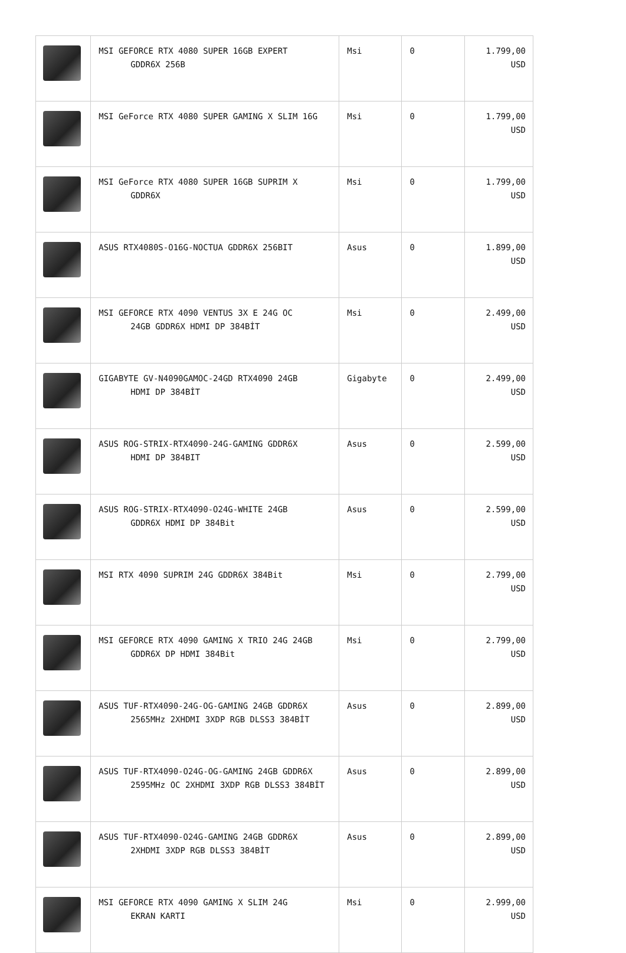| | MSI GEFORCE RTX 4080 SUPER 16GB EXPERT GDDR6X 256B | Msi | 0 | 1.799,00 USD |
| | MSI GeForce RTX 4080 SUPER GAMING X SLIM 16G | Msi | 0 | 1.799,00 USD |
| | MSI GeForce RTX 4080 SUPER 16GB SUPRIM X GDDR6X | Msi | 0 | 1.799,00 USD |
| | ASUS RTX4080S-O16G-NOCTUA GDDR6X 256BIT | Asus | 0 | 1.899,00 USD |
| | MSI GEFORCE RTX 4090 VENTUS 3X E 24G OC 24GB GDDR6X HDMI DP 384BİT | Msi | 0 | 2.499,00 USD |
| | GIGABYTE GV-N4090GAMOC-24GD RTX4090 24GB HDMI DP 384BİT | Gigabyte | 0 | 2.499,00 USD |
| | ASUS ROG-STRIX-RTX4090-24G-GAMING GDDR6X HDMI DP 384BIT | Asus | 0 | 2.599,00 USD |
| | ASUS ROG-STRIX-RTX4090-O24G-WHITE 24GB GDDR6X HDMI DP 384Bit | Asus | 0 | 2.599,00 USD |
| | MSI RTX 4090 SUPRIM 24G GDDR6X 384Bit | Msi | 0 | 2.799,00 USD |
| | MSI GEFORCE RTX 4090 GAMING X TRIO 24G 24GB GDDR6X DP HDMI 384Bit | Msi | 0 | 2.799,00 USD |
| | ASUS TUF-RTX4090-24G-OG-GAMING 24GB GDDR6X 2565MHz 2XHDMI 3XDP RGB DLSS3 384BİT | Asus | 0 | 2.899,00 USD |
| | ASUS TUF-RTX4090-O24G-OG-GAMING 24GB GDDR6X 2595MHz OC 2XHDMI 3XDP RGB DLSS3 384BİT | Asus | 0 | 2.899,00 USD |
| | ASUS TUF-RTX4090-O24G-GAMING 24GB GDDR6X 2XHDMI 3XDP RGB DLSS3 384BİT | Asus | 0 | 2.899,00 USD |
| | MSI GEFORCE RTX 4090 GAMING X SLIM 24G EKRAN KARTI | Msi | 0 | 2.999,00 USD |